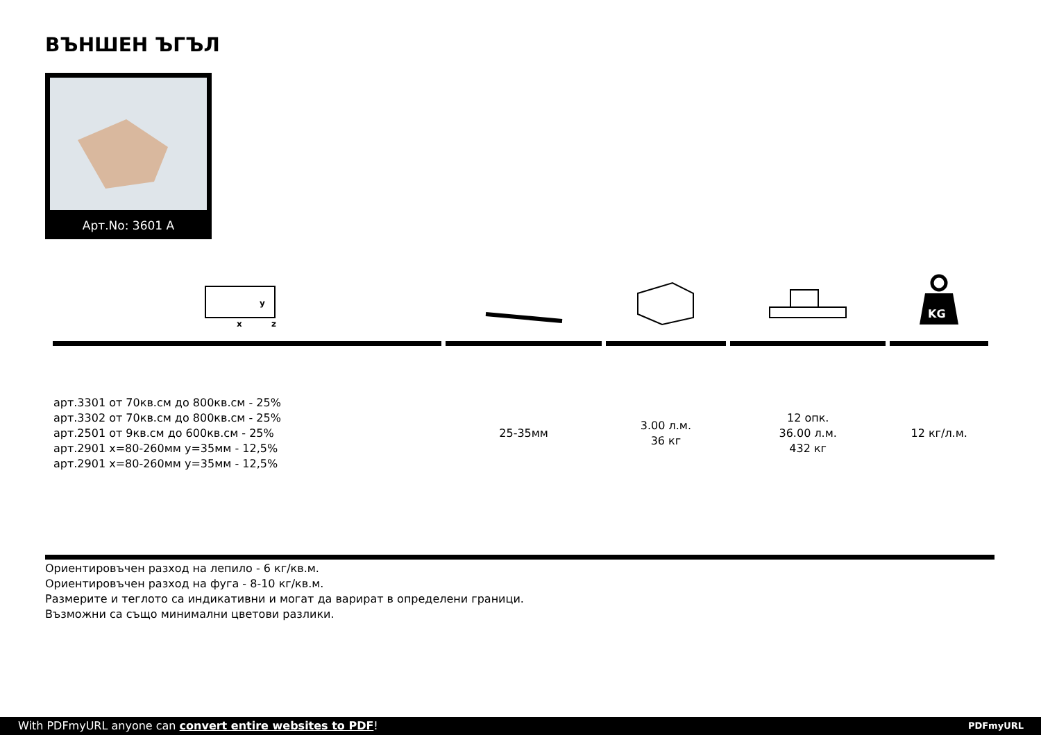ВЪНШЕН ЪГЪЛ
Арт.No: 3601 A
| x y z | | | | KG |
| арт.3301 от 70кв.см до 800кв.см - 25% арт.3302 от 70кв.см до 800кв.см - 25% арт.2501 от 9кв.см до 600кв.см - 25% арт.2901 x=80-260мм y=35мм - 12,5% арт.2901 x=80-260мм y=35мм - 12,5% | 25-35мм | 3.00 л.м. 36 кг | 12 опк. 36.00 л.м. 432 кг | 12 кг/л.м. |
Ориентировъчен разход на лепило - 6 кг/кв.м.
Ориентировъчен разход на фуга - 8-10 кг/кв.м.
Размерите и теглото са индикативни и могат да варират в определени граници.
Възможни са също минимални цветови разлики.
With PDFmyURL anyone can convert entire websites to PDF! PDFmyURL